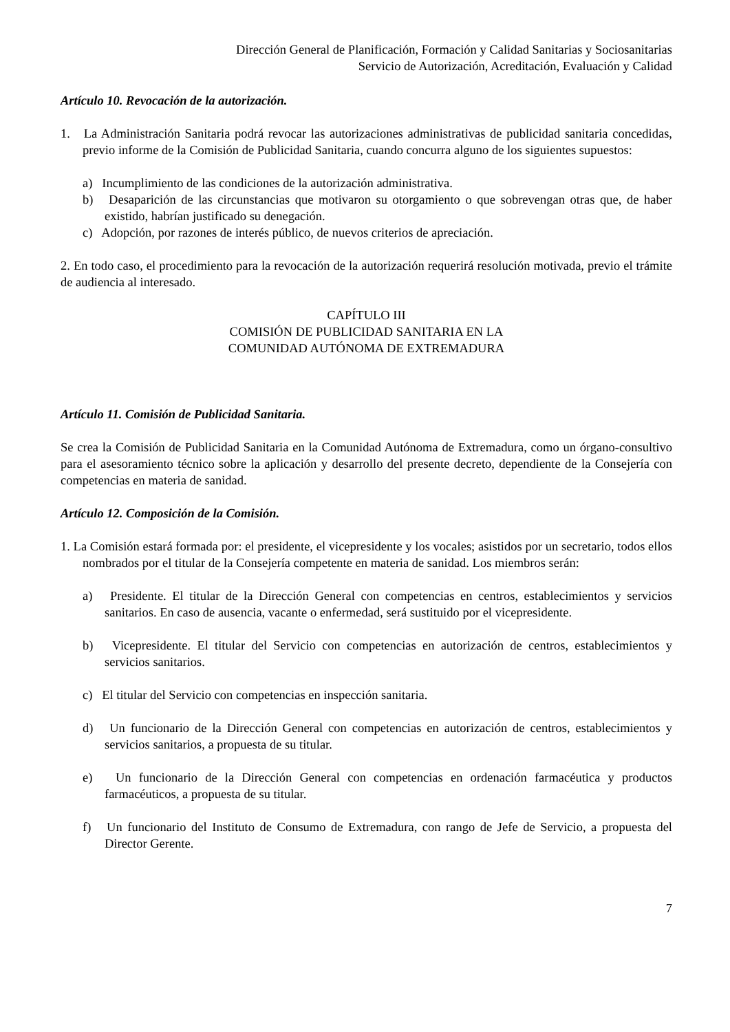Dirección General de Planificación, Formación y Calidad Sanitarias y Sociosanitarias
Servicio de Autorización, Acreditación, Evaluación y Calidad
Artículo 10. Revocación de la autorización.
1. La Administración Sanitaria podrá revocar las autorizaciones administrativas de publicidad sanitaria concedidas, previo informe de la Comisión de Publicidad Sanitaria, cuando concurra alguno de los siguientes supuestos:
a) Incumplimiento de las condiciones de la autorización administrativa.
b) Desaparición de las circunstancias que motivaron su otorgamiento o que sobrevengan otras que, de haber existido, habrían justificado su denegación.
c) Adopción, por razones de interés público, de nuevos criterios de apreciación.
2. En todo caso, el procedimiento para la revocación de la autorización requerirá resolución motivada, previo el trámite de audiencia al interesado.
CAPÍTULO III
COMISIÓN DE PUBLICIDAD SANITARIA EN LA
COMUNIDAD AUTÓNOMA DE EXTREMADURA
Artículo 11. Comisión de Publicidad Sanitaria.
Se crea la Comisión de Publicidad Sanitaria en la Comunidad Autónoma de Extremadura, como un órgano-consultivo para el asesoramiento técnico sobre la aplicación y desarrollo del presente decreto, dependiente de la Consejería con competencias en materia de sanidad.
Artículo 12. Composición de la Comisión.
1. La Comisión estará formada por: el presidente, el vicepresidente y los vocales; asistidos por un secretario, todos ellos nombrados por el titular de la Consejería competente en materia de sanidad. Los miembros serán:
a) Presidente. El titular de la Dirección General con competencias en centros, establecimientos y servicios sanitarios. En caso de ausencia, vacante o enfermedad, será sustituido por el vicepresidente.
b) Vicepresidente. El titular del Servicio con competencias en autorización de centros, establecimientos y servicios sanitarios.
c) El titular del Servicio con competencias en inspección sanitaria.
d) Un funcionario de la Dirección General con competencias en autorización de centros, establecimientos y servicios sanitarios, a propuesta de su titular.
e) Un funcionario de la Dirección General con competencias en ordenación farmacéutica y productos farmacéuticos, a propuesta de su titular.
f) Un funcionario del Instituto de Consumo de Extremadura, con rango de Jefe de Servicio, a propuesta del Director Gerente.
7